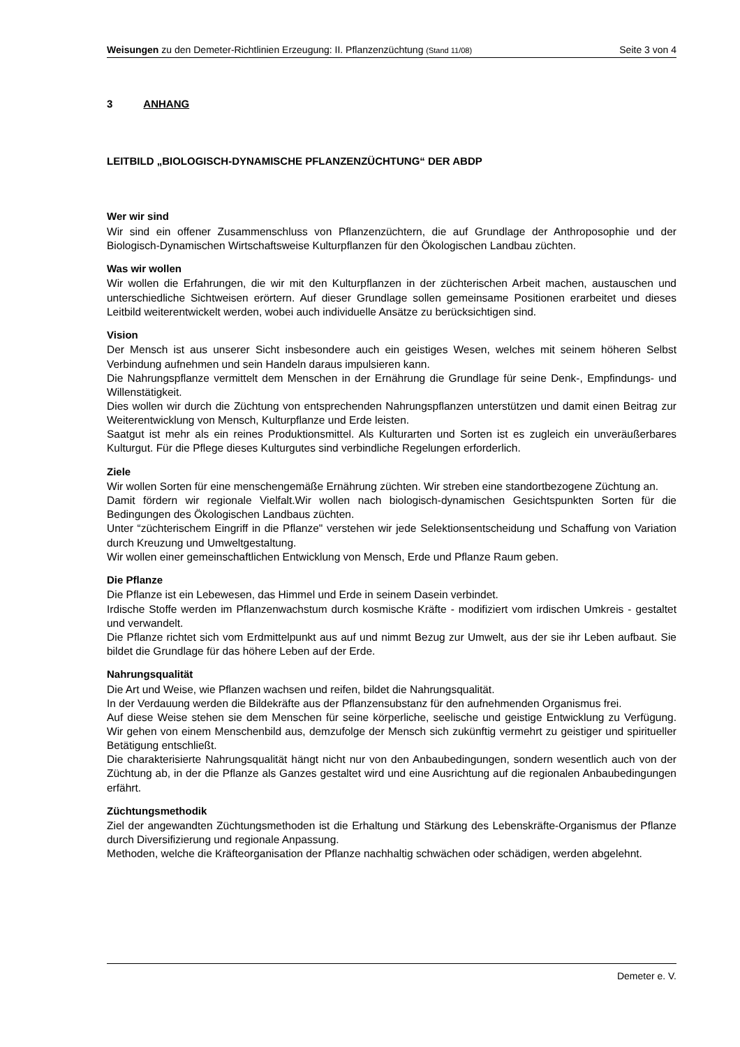Weisungen zu den Demeter-Richtlinien Erzeugung: II. Pflanzenzüchtung (Stand 11/08)
Seite 3 von 4
3 ANHANG
LEITBILD „BIOLOGISCH-DYNAMISCHE PFLANZENZÜCHTUNG“ DER ABDP
Wer wir sind
Wir sind ein offener Zusammenschluss von Pflanzenzüchtern, die auf Grundlage der Anthroposophie und der Biologisch-Dynamischen Wirtschaftsweise Kulturpflanzen für den Ökologischen Landbau züchten.
Was wir wollen
Wir wollen die Erfahrungen, die wir mit den Kulturpflanzen in der züchterischen Arbeit machen, austauschen und unterschiedliche Sichtweisen erörtern. Auf dieser Grundlage sollen gemeinsame Positionen erarbeitet und dieses Leitbild weiterentwickelt werden, wobei auch individuelle Ansätze zu berücksichtigen sind.
Vision
Der Mensch ist aus unserer Sicht insbesondere auch ein geistiges Wesen, welches mit seinem höheren Selbst Verbindung aufnehmen und sein Handeln daraus impulsieren kann.
Die Nahrungspflanze vermittelt dem Menschen in der Ernährung die Grundlage für seine Denk-, Empfindungs- und Willenstätigkeit.
Dies wollen wir durch die Züchtung von entsprechenden Nahrungspflanzen unterstützen und damit einen Beitrag zur Weiterentwicklung von Mensch, Kulturpflanze und Erde leisten.
Saatgut ist mehr als ein reines Produktionsmittel. Als Kulturarten und Sorten ist es zugleich ein unveräußerbares Kulturgut. Für die Pflege dieses Kulturgutes sind verbindliche Regelungen erforderlich.
Ziele
Wir wollen Sorten für eine menschengemäße Ernährung züchten. Wir streben eine standortbezogene Züchtung an.
Damit fördern wir regionale Vielfalt.Wir wollen nach biologisch-dynamischen Gesichtspunkten Sorten für die Bedingungen des Ökologischen Landbaus züchten.
Unter “züchterischem Eingriff in die Pflanze" verstehen wir jede Selektionsentscheidung und Schaffung von Variation durch Kreuzung und Umweltgestaltung.
Wir wollen einer gemeinschaftlichen Entwicklung von Mensch, Erde und Pflanze Raum geben.
Die Pflanze
Die Pflanze ist ein Lebewesen, das Himmel und Erde in seinem Dasein verbindet.
Irdische Stoffe werden im Pflanzenwachstum durch kosmische Kräfte - modifiziert vom irdischen Umkreis - gestaltet und verwandelt.
Die Pflanze richtet sich vom Erdmittelpunkt aus auf und nimmt Bezug zur Umwelt, aus der sie ihr Leben aufbaut. Sie bildet die Grundlage für das höhere Leben auf der Erde.
Nahrungsqualität
Die Art und Weise, wie Pflanzen wachsen und reifen, bildet die Nahrungsqualität.
In der Verdauung werden die Bildekräfte aus der Pflanzensubstanz für den aufnehmenden Organismus frei.
Auf diese Weise stehen sie dem Menschen für seine körperliche, seelische und geistige Entwicklung zu Verfügung. Wir gehen von einem Menschenbild aus, demzufolge der Mensch sich zukünftig vermehrt zu geistiger und spiritueller Betätigung entschließt.
Die charakterisierte Nahrungsqualität hängt nicht nur von den Anbaubedingungen, sondern wesentlich auch von der Züchtung ab, in der die Pflanze als Ganzes gestaltet wird und eine Ausrichtung auf die regionalen Anbaubedingungen erfährt.
Züchtungsmethodik
Ziel der angewandten Züchtungsmethoden ist die Erhaltung und Stärkung des Lebenskräfte-Organismus der Pflanze durch Diversifizierung und regionale Anpassung.
Methoden, welche die Kräfteorganisation der Pflanze nachhaltig schwächen oder schädigen, werden abgelehnt.
Demeter e. V.